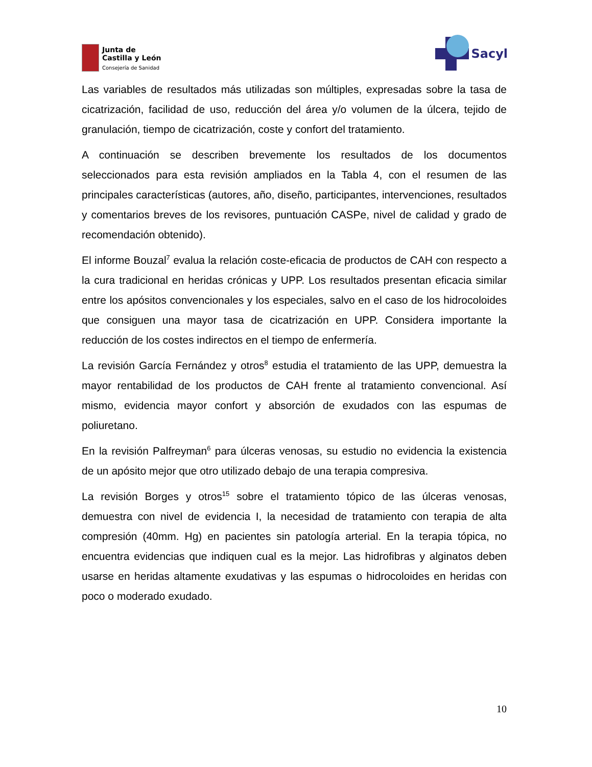Junta de
Castilla y León
Consejería de Sanidad
Sacyl
Las variables de resultados más utilizadas son múltiples, expresadas sobre la tasa de cicatrización, facilidad de uso, reducción del área y/o volumen de la úlcera, tejido de granulación, tiempo de cicatrización, coste y confort del tratamiento.
A continuación se describen brevemente los resultados de los documentos seleccionados para esta revisión ampliados en la Tabla 4, con el resumen de las principales características (autores, año, diseño, participantes, intervenciones, resultados y comentarios breves de los revisores, puntuación CASPe, nivel de calidad y grado de recomendación obtenido).
El informe Bouzal<sup>7</sup> evalua la relación coste-eficacia de productos de CAH con respecto a la cura tradicional en heridas crónicas y UPP. Los resultados presentan eficacia similar entre los apósitos convencionales y los especiales, salvo en el caso de los hidrocoloides que consiguen una mayor tasa de cicatrización en UPP. Considera importante la reducción de los costes indirectos en el tiempo de enfermería.
La revisión García Fernández y otros<sup>8</sup> estudia el tratamiento de las UPP, demuestra la mayor rentabilidad de los productos de CAH frente al tratamiento convencional. Así mismo, evidencia mayor confort y absorción de exudados con las espumas de poliuretano.
En la revisión Palfreyman<sup>6</sup> para úlceras venosas, su estudio no evidencia la existencia de un apósito mejor que otro utilizado debajo de una terapia compresiva.
La revisión Borges y otros<sup>15</sup> sobre el tratamiento tópico de las úlceras venosas, demuestra con nivel de evidencia I, la necesidad de tratamiento con terapia de alta compresión (40mm. Hg) en pacientes sin patología arterial. En la terapia tópica, no encuentra evidencias que indiquen cual es la mejor. Las hidrofibras y alginatos deben usarse en heridas altamente exudativas y las espumas o hidrocoloides en heridas con poco o moderado exudado.
10